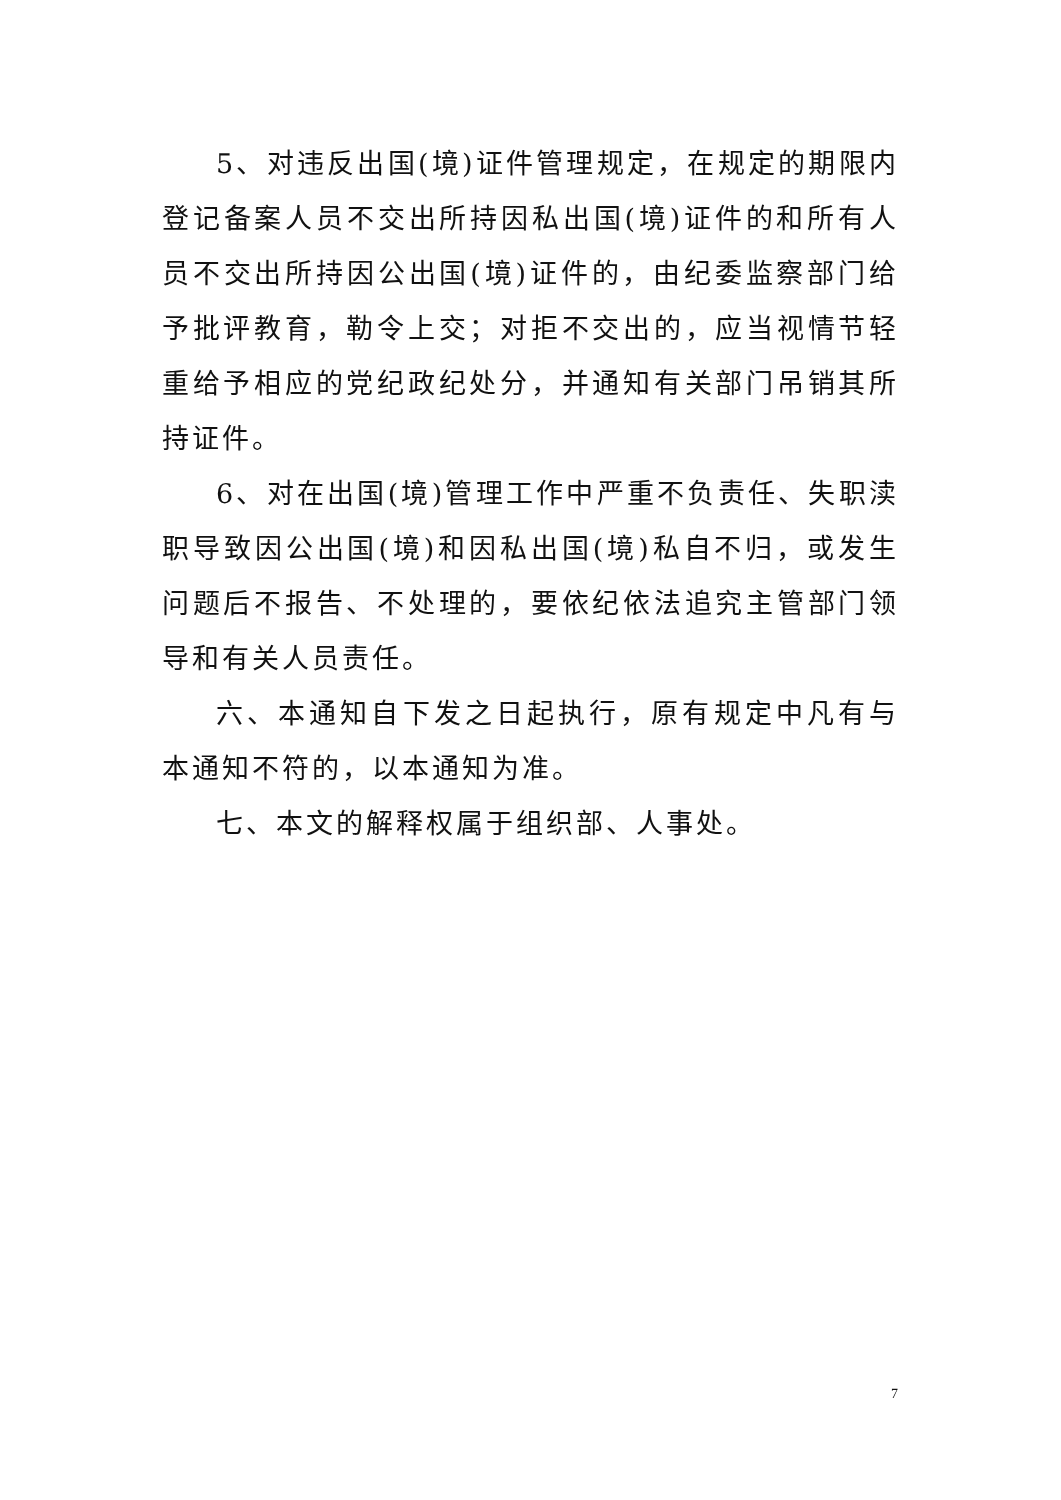5、对违反出国(境)证件管理规定，在规定的期限内登记备案人员不交出所持因私出国(境)证件的和所有人员不交出所持因公出国(境)证件的，由纪委监察部门给予批评教育，勒令上交；对拒不交出的，应当视情节轻重给予相应的党纪政纪处分，并通知有关部门吊销其所持证件。
6、对在出国(境)管理工作中严重不负责任、失职渎职导致因公出国(境)和因私出国(境)私自不归，或发生问题后不报告、不处理的，要依纪依法追究主管部门领导和有关人员责任。
六、本通知自下发之日起执行，原有规定中凡有与本通知不符的，以本通知为准。
七、本文的解释权属于组织部、人事处。
7